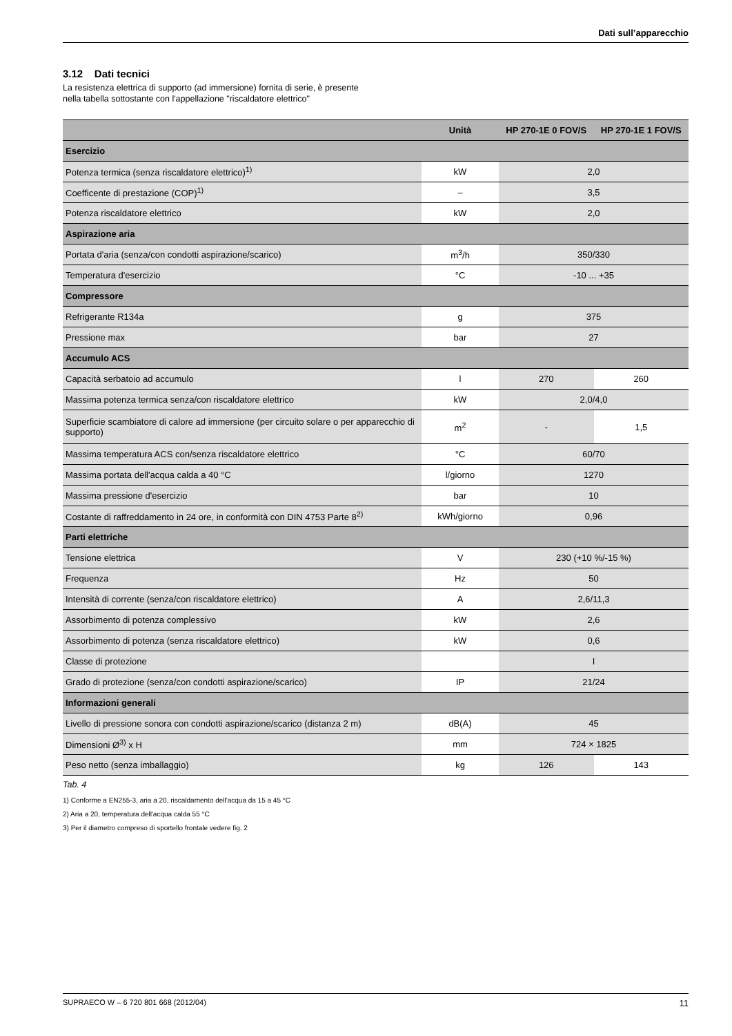Dati sull’apparecchio
3.12 Dati tecnici
La resistenza elettrica di supporto (ad immersione) fornita di serie, è presente nella tabella sottostante con l'appellazione "riscaldatore elettrico"
| | Unità | HP 270-1E 0 FOV/S | HP 270-1E 1 FOV/S |
| --- | --- | --- | --- |
| Esercizio | | | |
| Potenza termica (senza riscaldatore elettrico)<sup>1)</sup> | kW | 2,0 | |
| Coefficente di prestazione (COP)<sup>1)</sup> | – | 3,5 | |
| Potenza riscaldatore elettrico | kW | 2,0 | |
| Aspirazione aria | | | |
| Portata d'aria (senza/con condotti aspirazione/scarico) | m<sup>3</sup>/h | 350/330 | |
| Temperatura d'esercizio | °C | -10 ... +35 | |
| Compressore | | | |
| Refrigerante R134a | g | 375 | |
| Pressione max | bar | 27 | |
| Accumulo ACS | | | |
| Capacità serbatoio ad accumulo | l | 270 | 260 |
| Massima potenza termica senza/con riscaldatore elettrico | kW | 2,0/4,0 | |
| Superficie scambiatore di calore ad immersione (per circuito solare o per apparecchio di supporto) | m<sup>2</sup> | - | 1,5 |
| Massima temperatura ACS con/senza riscaldatore elettrico | °C | 60/70 | |
| Massima portata dell'acqua calda a 40 °C | l/giorno | 1270 | |
| Massima pressione d'esercizio | bar | 10 | |
| Costante di raffreddamento in 24 ore, in conformità con DIN 4753 Parte 8<sup>2)</sup> | kWh/giorno | 0,96 | |
| Parti elettriche | | | |
| Tensione elettrica | V | 230 (+10 %/-15 %) | |
| Frequenza | Hz | 50 | |
| Intensità di corrente (senza/con riscaldatore elettrico) | A | 2,6/11,3 | |
| Assorbimento di potenza complessivo | kW | 2,6 | |
| Assorbimento di potenza (senza riscaldatore elettrico) | kW | 0,6 | |
| Classe di protezione | | I | |
| Grado di protezione (senza/con condotti aspirazione/scarico) | IP | 21/24 | |
| Informazioni generali | | | |
| Livello di pressione sonora con condotti aspirazione/scarico (distanza 2 m) | dB(A) | 45 | |
| Dimensioni Ø<sup>3)</sup> x H | mm | 724 × 1825 | |
| Peso netto (senza imballaggio) | kg | 126 | 143 |
Tab. 4
1) Conforme a EN255-3, aria a 20, riscaldamento dell'acqua da 15 a 45 °C
2) Aria a 20, temperatura dell'acqua calda 55 °C
3) Per il diametro compreso di sportello frontale vedere fig. 2
SUPRAECO W – 6 720 801 668 (2012/04) 11